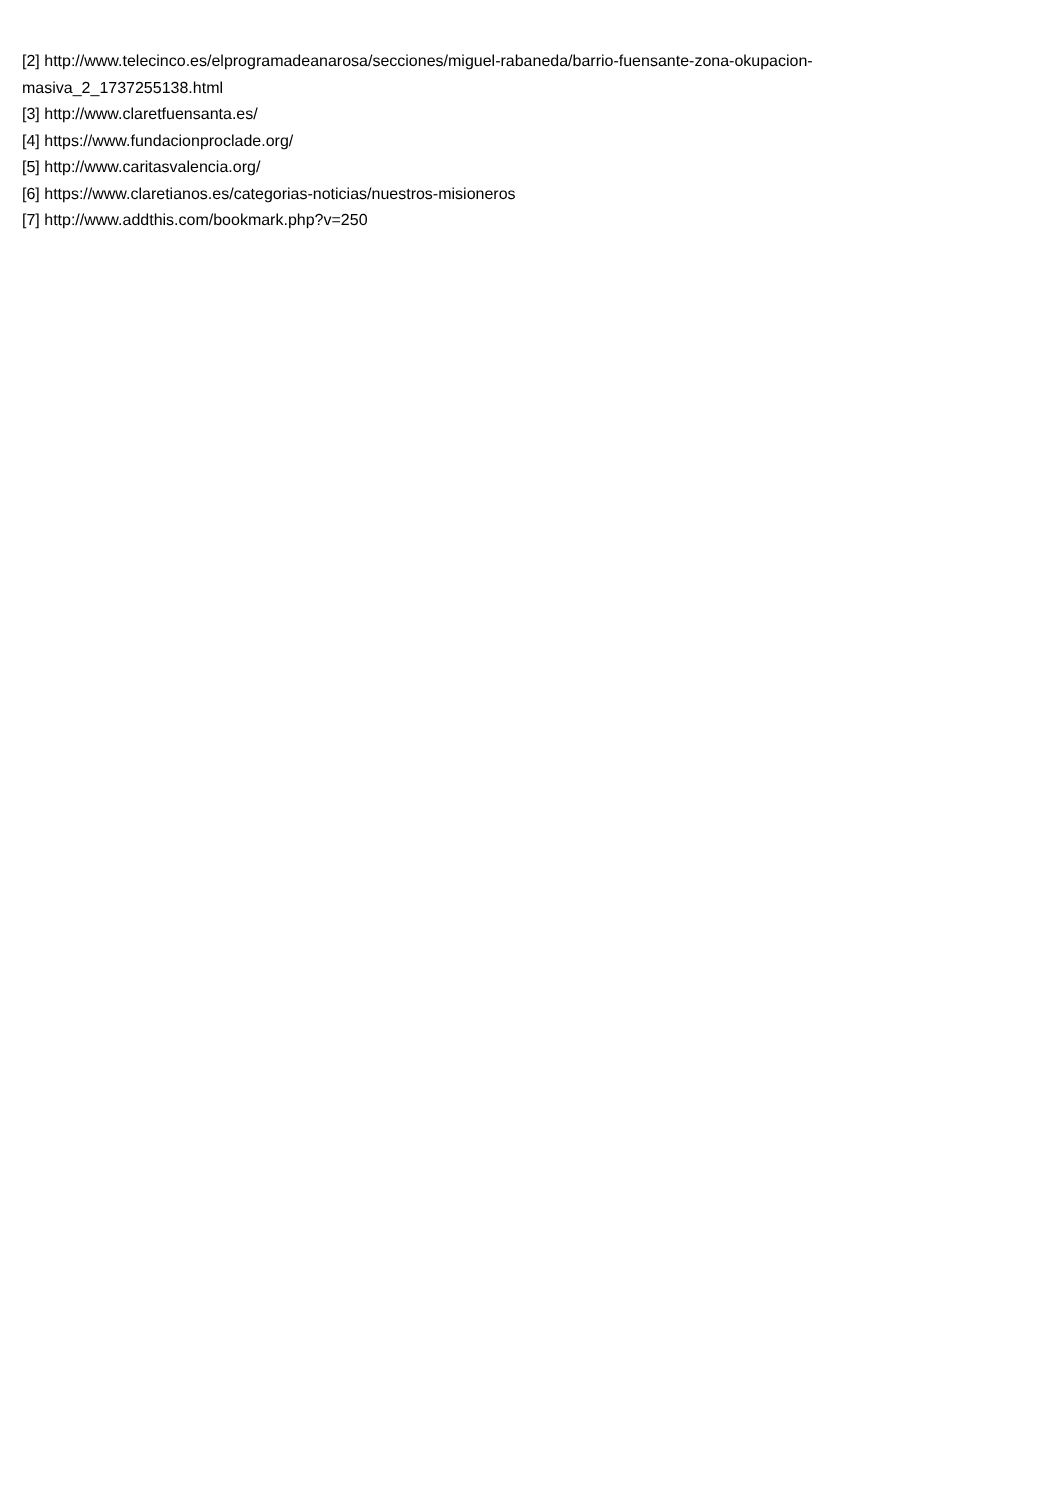[2] http://www.telecinco.es/elprogramadeanarosa/secciones/miguel-rabaneda/barrio-fuensante-zona-okupacion-
masiva_2_1737255138.html
[3] http://www.claretfuensanta.es/
[4] https://www.fundacionproclade.org/
[5] http://www.caritasvalencia.org/
[6] https://www.claretianos.es/categorias-noticias/nuestros-misioneros
[7] http://www.addthis.com/bookmark.php?v=250